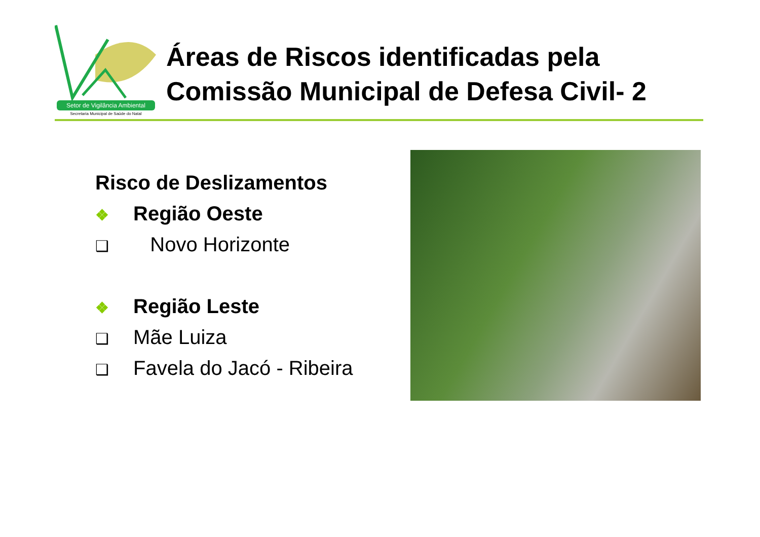Setor de Vigilância Ambiental
Secretaria Municipal de Saúde do Natal
Áreas de Riscos identificadas pela
Comissão Municipal de Defesa Civil- 2
Risco de Deslizamentos
❖ Região Oeste
❑ Novo Horizonte
❖ Região Leste
❑ Mãe Luiza
❑ Favela do Jacó - Ribeira